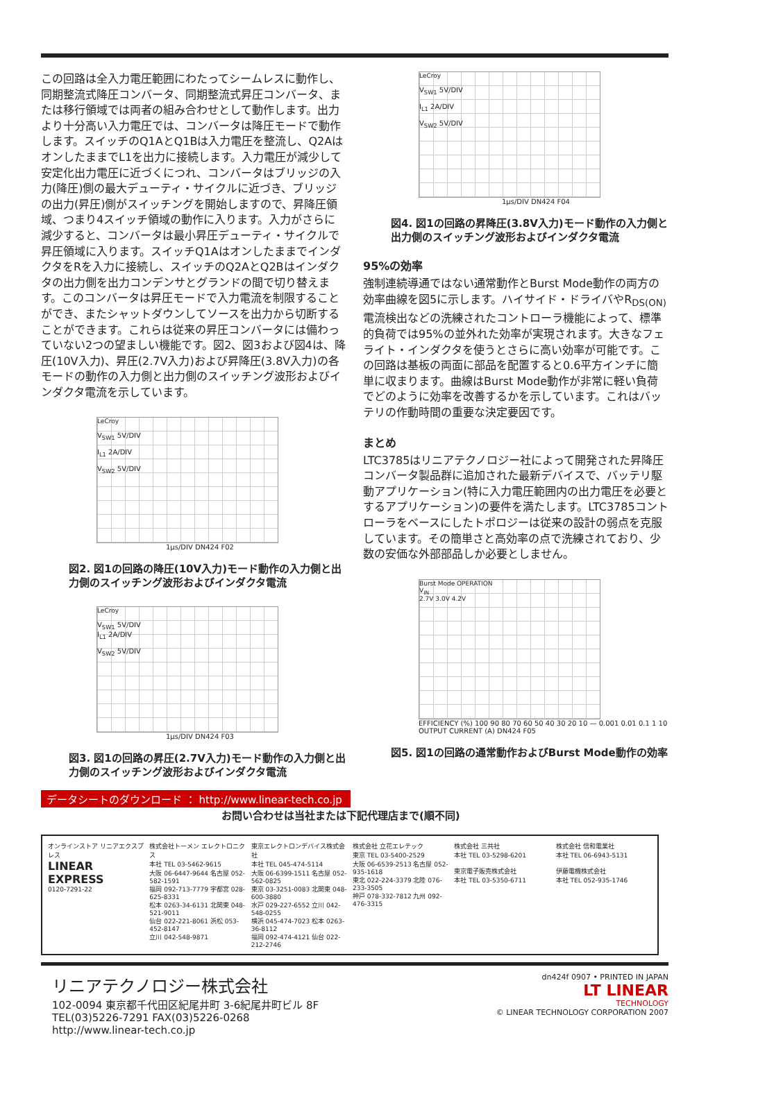この回路は全入力電圧範囲にわたってシームレスに動作し、同期整流式降圧コンバータ、同期整流式昇圧コンバータ、または移行領域では両者の組み合わせとして動作します。出力より十分高い入力電圧では、コンバータは降圧モードで動作します。スイッチのQ1AとQ1Bは入力電圧を整流し、Q2AはオンしたままでL1を出力に接続します。入力電圧が減少して安定化出力電圧に近づくにつれ、コンバータはブリッジの入力(降圧)側の最大デューティ・サイクルに近づき、ブリッジの出力(昇圧)側がスイッチングを開始しますので、昇降圧領域、つまり4スイッチ領域の動作に入ります。入力がさらに減少すると、コンバータは最小昇圧デューティ・サイクルで昇圧領域に入ります。スイッチQ1AはオンしたままでインダクタをRを入力に接続し、スイッチのQ2AとQ2Bはインダクタの出力側を出力コンデンサとグランドの間で切り替えます。このコンバータは昇圧モードで入力電流を制限することができ、またシャットダウンしてソースを出力から切断することができます。これらは従来の昇圧コンバータには備わっていない2つの望ましい機能です。図2、図3および図4は、降圧(10V入力)、昇圧(2.7V入力)および昇降圧(3.8V入力)の各モードの動作の入力側と出力側のスイッチング波形およびインダクタ電流を示しています。
LeCroy
V<sub>SW1</sub> 5V/DIV
I<sub>L1</sub> 2A/DIV
V<sub>SW2</sub> 5V/DIV
1µs/DIV DN424 F02
図2. 図1の回路の降圧(10V入力)モード動作の入力側と出力側のスイッチング波形およびインダクタ電流
LeCroy
V<sub>SW1</sub> 5V/DIV
I<sub>L1</sub> 2A/DIV
V<sub>SW2</sub> 5V/DIV
1µs/DIV DN424 F03
図3. 図1の回路の昇圧(2.7V入力)モード動作の入力側と出力側のスイッチング波形およびインダクタ電流
LeCroy
V<sub>SW1</sub> 5V/DIV
I<sub>L1</sub> 2A/DIV
V<sub>SW2</sub> 5V/DIV
1µs/DIV DN424 F04
図4. 図1の回路の昇降圧(3.8V入力)モード動作の入力側と出力側のスイッチング波形およびインダクタ電流
95%の効率
強制連続導通ではない通常動作とBurst Mode動作の両方の効率曲線を図5に示します。ハイサイド・ドライバやR<sub>DS(ON)</sub>電流検出などの洗練されたコントローラ機能によって、標準的負荷では95%の並外れた効率が実現されます。大きなフェライト・インダクタを使うとさらに高い効率が可能です。この回路は基板の両面に部品を配置すると0.6平方インチに簡単に収まります。曲線はBurst Mode動作が非常に軽い負荷でどのように効率を改善するかを示しています。これはバッテリの作動時間の重要な決定要因です。
まとめ
LTC3785はリニアテクノロジー社によって開発された昇降圧コンバータ製品群に追加された最新デバイスで、バッテリ駆動アプリケーション(特に入力電圧範囲内の出力電圧を必要とするアプリケーション)の要件を満たします。LTC3785コントローラをベースにしたトポロジーは従来の設計の弱点を克服しています。その簡単さと高効率の点で洗練されており、少数の安価な外部部品しか必要としません。
Burst Mode OPERATION
V<sub>IN</sub>
2.7V 3.0V 4.2V
EFFICIENCY (%) 100 90 80 70 60 50 40 30 20 10 — 0.001 0.01 0.1 1 10 OUTPUT CURRENT (A) DN424 F05
図5. 図1の回路の通常動作およびBurst Mode動作の効率
データシートのダウンロード ： http://www.linear-tech.co.jp
お問い合わせは当社または下記代理店まで(順不同)
オンラインストア リニアエクスプレス
LINEAR EXPRESS
0120-7291-22
株式会社トーメン エレクトロニクス
本社 TEL 03-5462-9615
大阪 06-6447-9644 名古屋 052-582-1591
福岡 092-713-7779 宇都宮 028-625-8331
松本 0263-34-6131 北関東 048-521-9011
仙台 022-221-8061 浜松 053-452-8147
立川 042-548-9871
東京エレクトロンデバイス株式会社
本社 TEL 045-474-5114
大阪 06-6399-1511 名古屋 052-562-0825
東京 03-3251-0083 北関東 048-600-3880
水戸 029-227-6552 立川 042-548-0255
横浜 045-474-7023 松本 0263-36-8112
福岡 092-474-4121 仙台 022-212-2746
株式会社 立花エレテック
東京 TEL 03-5400-2529
大阪 06-6539-2513 名古屋 052-935-1618
東北 022-224-3379 北陸 076-233-3505
神戸 078-332-7812 九州 092-476-3315
株式会社 三共社
本社 TEL 03-5298-6201
東京電子販売株式会社
本社 TEL 03-5350-6711
株式会社 信和電業社
本社 TEL 06-6943-5131
伊藤電機株式会社
本社 TEL 052-935-1746
リニアテクノロジー株式会社
102-0094 東京都千代田区紀尾井町 3-6紀尾井町ビル 8F
TEL(03)5226-7291 FAX(03)5226-0268
http://www.linear-tech.co.jp
dn424f 0907 • PRINTED IN JAPAN
LT LINEAR
TECHNOLOGY
© LINEAR TECHNOLOGY CORPORATION 2007